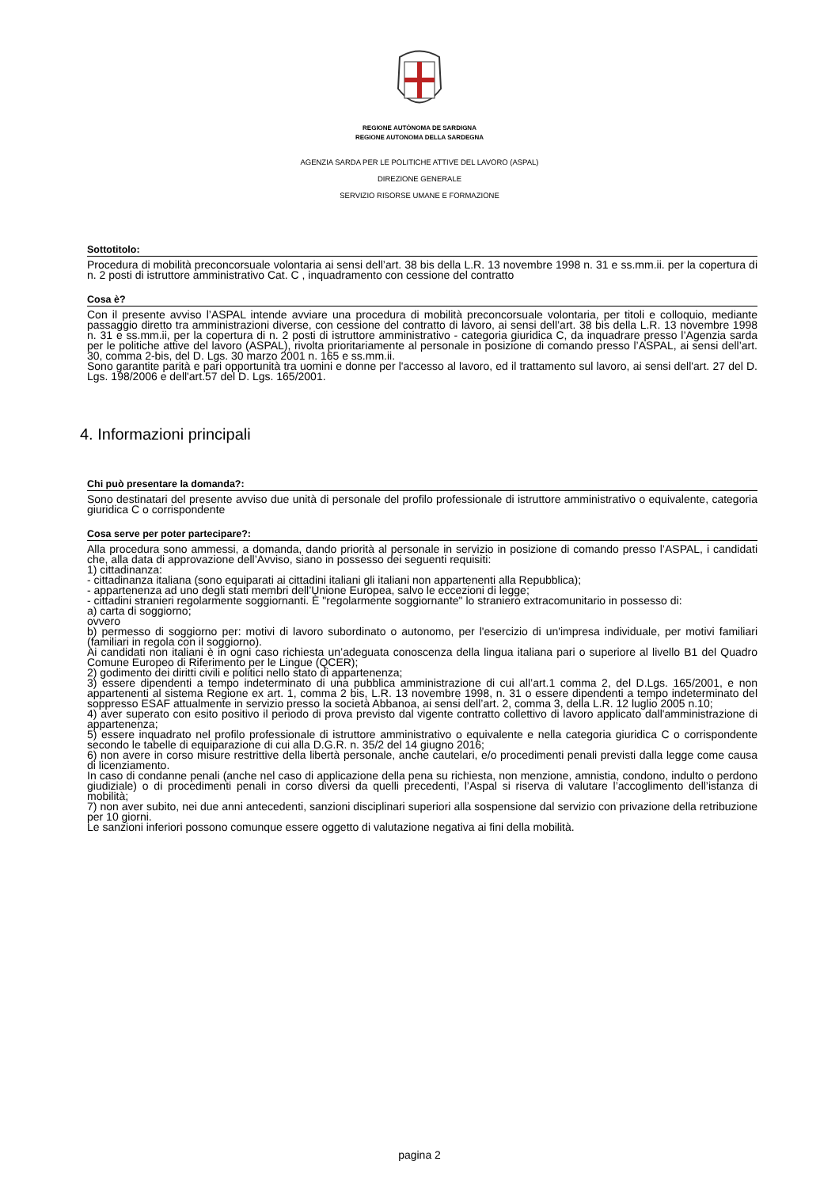REGIONE AUTÒNOMA DE SARDIGNA
REGIONE AUTONOMA DELLA SARDEGNA
AGENZIA SARDA PER LE POLITICHE ATTIVE DEL LAVORO (ASPAL)
DIREZIONE GENERALE
SERVIZIO RISORSE UMANE E FORMAZIONE
Sottotitolo:
Procedura di mobilità preconcorsuale volontaria ai sensi dell’art. 38 bis della L.R. 13 novembre 1998 n. 31 e ss.mm.ii. per la copertura di n. 2 posti di istruttore amministrativo Cat. C , inquadramento con cessione del contratto
Cosa è?
Con il presente avviso l’ASPAL intende avviare una procedura di mobilità preconcorsuale volontaria, per titoli e colloquio, mediante passaggio diretto tra amministrazioni diverse, con cessione del contratto di lavoro, ai sensi dell’art. 38 bis della L.R. 13 novembre 1998 n. 31 e ss.mm.ii, per la copertura di n. 2 posti di istruttore amministrativo - categoria giuridica C, da inquadrare presso l’Agenzia sarda per le politiche attive del lavoro (ASPAL), rivolta prioritariamente al personale in posizione di comando presso l’ASPAL, ai sensi dell’art. 30, comma 2-bis, del D. Lgs. 30 marzo 2001 n. 165 e ss.mm.ii.
Sono garantite parità e pari opportunità tra uomini e donne per l'accesso al lavoro, ed il trattamento sul lavoro, ai sensi dell'art. 27 del D. Lgs. 198/2006 e dell'art.57 del D. Lgs. 165/2001.
4. Informazioni principali
Chi può presentare la domanda?:
Sono destinatari del presente avviso due unità di personale del profilo professionale di istruttore amministrativo o equivalente, categoria giuridica C o corrispondente
Cosa serve per poter partecipare?:
Alla procedura sono ammessi, a domanda, dando priorità al personale in servizio in posizione di comando presso l’ASPAL, i candidati che, alla data di approvazione dell’Avviso, siano in possesso dei seguenti requisiti:
1) cittadinanza:
- cittadinanza italiana (sono equiparati ai cittadini italiani gli italiani non appartenenti alla Repubblica);
- appartenenza ad uno degli stati membri dell’Unione Europea, salvo le eccezioni di legge;
- cittadini stranieri regolarmente soggiornanti. È "regolarmente soggiornante" lo straniero extracomunitario in possesso di:
a) carta di soggiorno;
ovvero
b) permesso di soggiorno per: motivi di lavoro subordinato o autonomo, per l'esercizio di un'impresa individuale, per motivi familiari (familiari in regola con il soggiorno).
Ai candidati non italiani è in ogni caso richiesta un’adeguata conoscenza della lingua italiana pari o superiore al livello B1 del Quadro Comune Europeo di Riferimento per le Lingue (QCER);
2) godimento dei diritti civili e politici nello stato di appartenenza;
3) essere dipendenti a tempo indeterminato di una pubblica amministrazione di cui all’art.1 comma 2, del D.Lgs. 165/2001, e non appartenenti al sistema Regione ex art. 1, comma 2 bis, L.R. 13 novembre 1998, n. 31 o essere dipendenti a tempo indeterminato del soppresso ESAF attualmente in servizio presso la società Abbanoa, ai sensi dell’art. 2, comma 3, della L.R. 12 luglio 2005 n.10;
4) aver superato con esito positivo il periodo di prova previsto dal vigente contratto collettivo di lavoro applicato dall'amministrazione di appartenenza;
5) essere inquadrato nel profilo professionale di istruttore amministrativo o equivalente e nella categoria giuridica C o corrispondente secondo le tabelle di equiparazione di cui alla D.G.R. n. 35/2 del 14 giugno 2016;
6) non avere in corso misure restrittive della libertà personale, anche cautelari, e/o procedimenti penali previsti dalla legge come causa di licenziamento.
In caso di condanne penali (anche nel caso di applicazione della pena su richiesta, non menzione, amnistia, condono, indulto o perdono giudiziale) o di procedimenti penali in corso diversi da quelli precedenti, l’Aspal si riserva di valutare l’accoglimento dell’istanza di mobilità;
7) non aver subito, nei due anni antecedenti, sanzioni disciplinari superiori alla sospensione dal servizio con privazione della retribuzione per 10 giorni.
Le sanzioni inferiori possono comunque essere oggetto di valutazione negativa ai fini della mobilità.
pagina 2